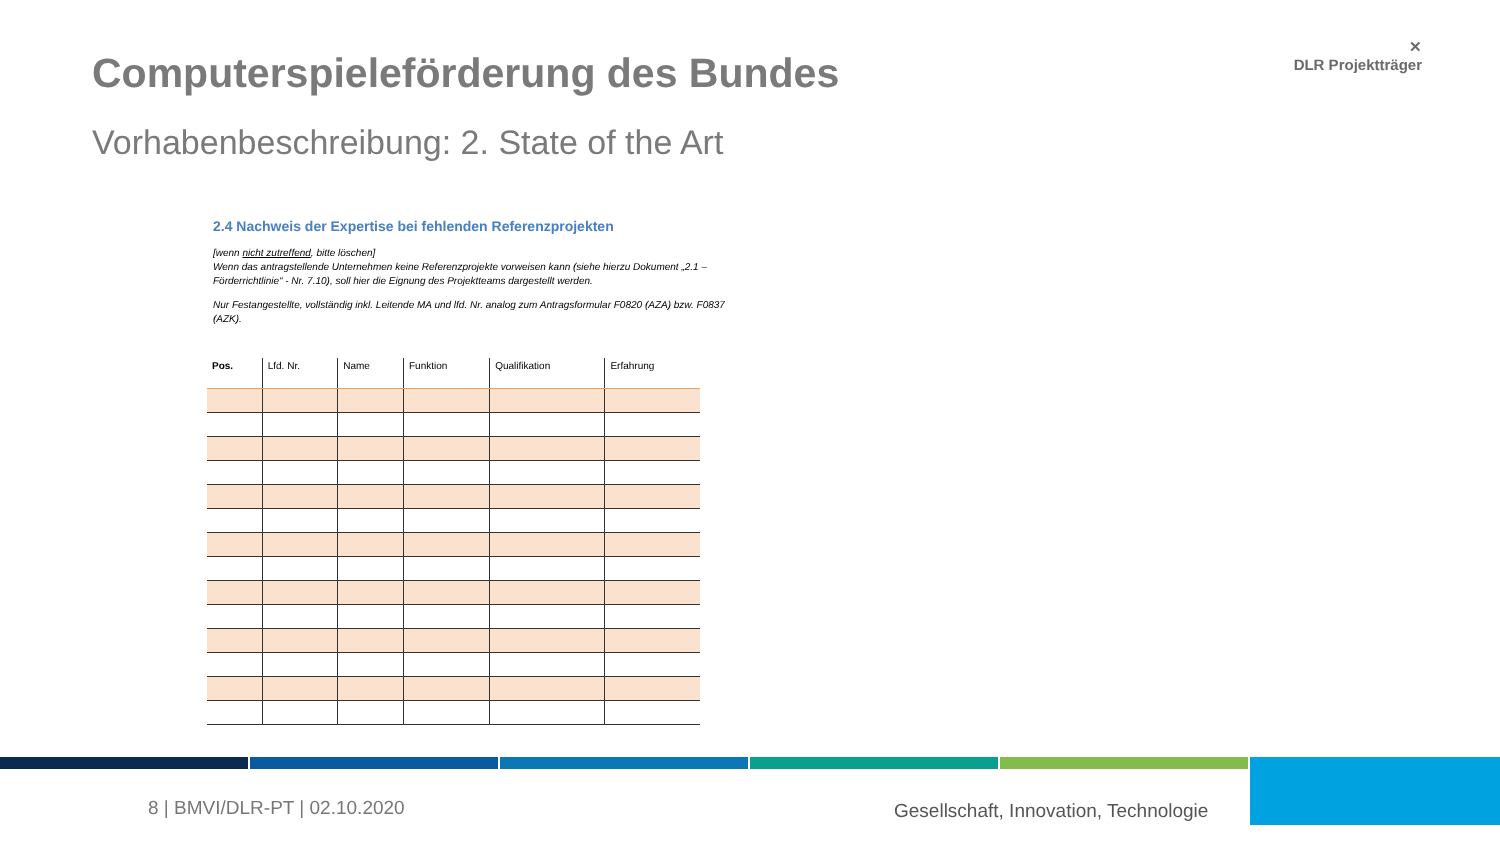Computerspieleförderung des Bundes
Vorhabenbeschreibung: 2. State of the Art
✕
DLR Projektträger
2.4 Nachweis der Expertise bei fehlenden Referenzprojekten
[wenn nicht zutreffend, bitte löschen]
Wenn das antragstellende Unternehmen keine Referenzprojekte vorweisen kann (siehe hierzu Dokument „2.1 – Förderrichtlinie“ - Nr. 7.10), soll hier die Eignung des Projektteams dargestellt werden.
Nur Festangestellte, vollständig inkl. Leitende MA und lfd. Nr. analog zum Antragsformular F0820 (AZA) bzw. F0837 (AZK).
| Pos. | Lfd. Nr. | Name | Funktion | Qualifikation | Erfahrung |
| --- | --- | --- | --- | --- | --- |
8 | BMVI/DLR-PT | 02.10.2020
Gesellschaft, Innovation, Technologie